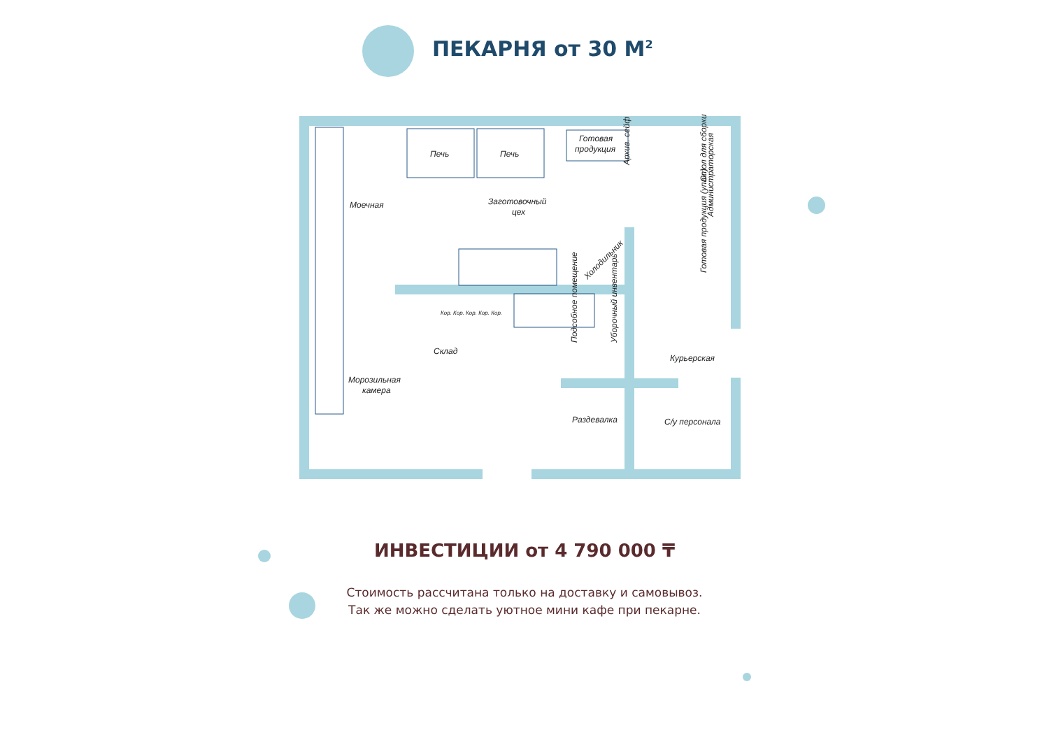ПЕКАРНЯ от 30 М<sup>2</sup>
Печь
Печь
Готовая
продукция
Моечная
Заготовочный
цех
Склад
Морозильная
камера
Раздевалка
Курьерская
С/у персонала
Администраторская
Архив. сейф
Стол для сборки
Готовая продукция (упак.)
Холодильник
Подсобное помещение
Уборочный инвентарь
Кор. Кор. Кор. Кор. Кор.
ИНВЕСТИЦИИ от 4 790 000 ₸
Стоимость рассчитана только на доставку и самовывоз.
Так же можно сделать уютное мини кафе при пекарне.